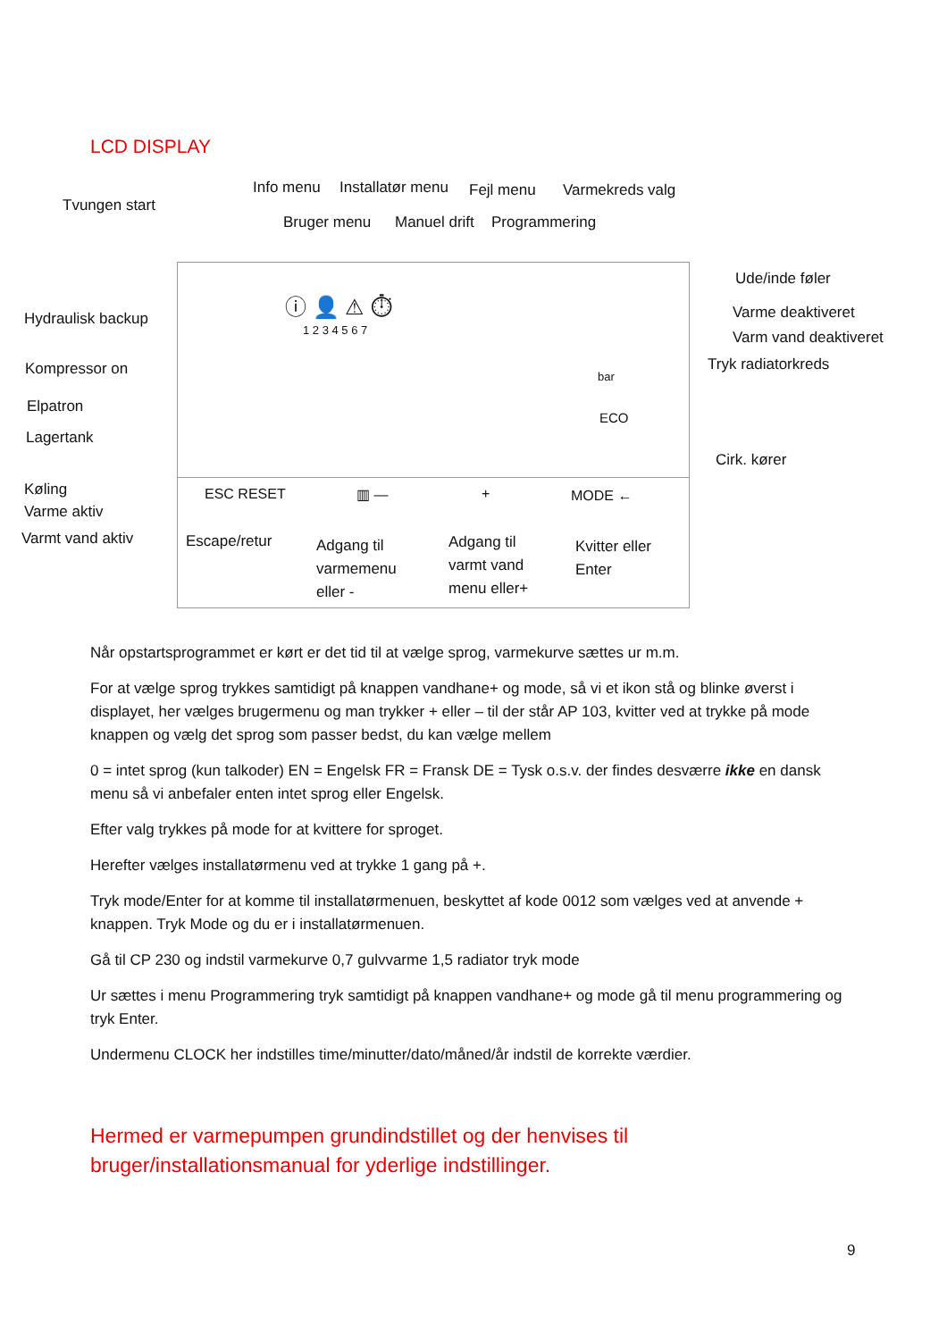LCD DISPLAY
Info menu Installatør menu Fejl menu Varmekreds valg
Tvungen start
Bruger menu Manuel drift Programmering
Ude/inde føler
Varme deaktiveret
Varm vand deaktiveret
Tryk radiatorkreds
Hydraulisk backup
Kompressor on
Elpatron
Lagertank
Cirk. kører
Køling
Varme aktiv
Varmt vand aktiv
ESC RESET ▥ — + MODE ←
Escape/retur
Adgang til
varmemenu
eller -
Adgang til
varmt vand
menu eller+
Kvitter eller
Enter
bar
ECO
ⓘ 👤 ⚠ ⏱
1 2 3 4 5 6 7
Når opstartsprogrammet er kørt er det tid til at vælge sprog, varmekurve sættes ur m.m.
For at vælge sprog trykkes samtidigt på knappen vandhane+ og mode, så vi et ikon stå og blinke øverst i displayet, her vælges brugermenu og man trykker + eller – til der står AP 103, kvitter ved at trykke på mode knappen og vælg det sprog som passer bedst, du kan vælge mellem
0 = intet sprog (kun talkoder) EN = Engelsk FR = Fransk DE = Tysk o.s.v. der findes desværre ikke en dansk menu så vi anbefaler enten intet sprog eller Engelsk.
Efter valg trykkes på mode for at kvittere for sproget.
Herefter vælges installatørmenu ved at trykke 1 gang på +.
Tryk mode/Enter for at komme til installatørmenuen, beskyttet af kode 0012 som vælges ved at anvende + knappen. Tryk Mode og du er i installatørmenuen.
Gå til CP 230 og indstil varmekurve 0,7 gulvvarme 1,5 radiator tryk mode
Ur sættes i menu Programmering tryk samtidigt på knappen vandhane+ og mode gå til menu programmering og tryk Enter.
Undermenu CLOCK her indstilles time/minutter/dato/måned/år indstil de korrekte værdier.
Hermed er varmepumpen grundindstillet og der henvises til
bruger/installationsmanual for yderlige indstillinger.
9